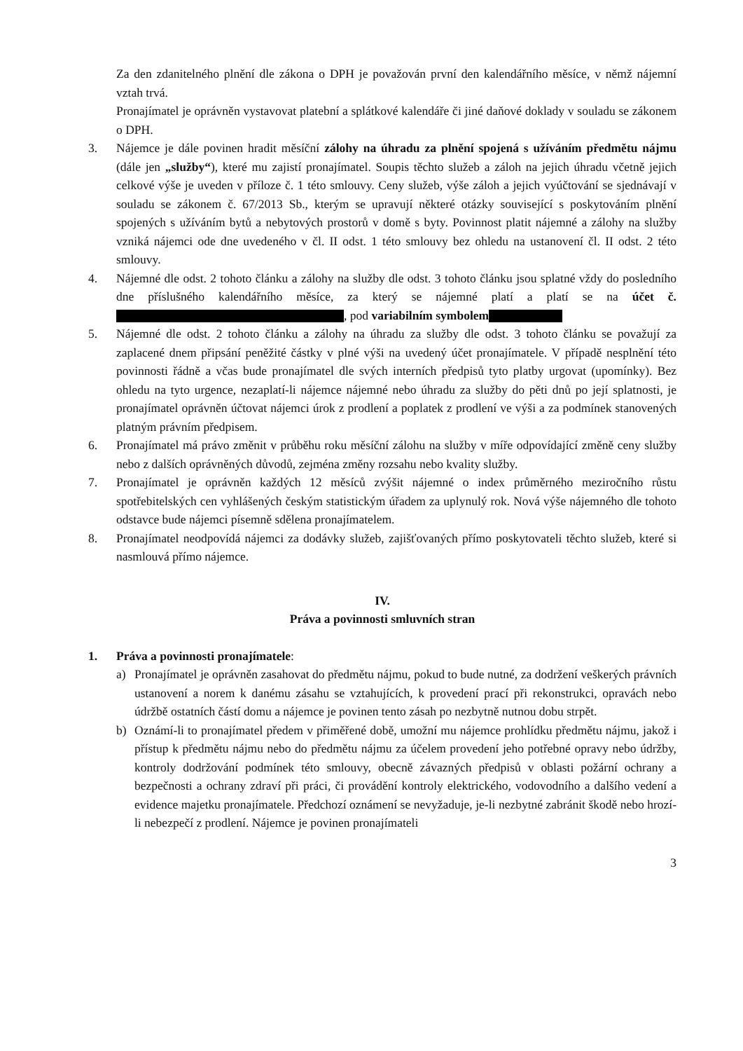Za den zdanitelného plnění dle zákona o DPH je považován první den kalendářního měsíce, v němž nájemní vztah trvá.
Pronajímatel je oprávněn vystavovat platební a splátkové kalendáře či jiné daňové doklady v souladu se zákonem o DPH.
3. Nájemce je dále povinen hradit měsíční zálohy na úhradu za plnění spojená s užíváním předmětu nájmu (dále jen „služby“), které mu zajistí pronajímatel. Soupis těchto služeb a záloh na jejich úhradu včetně jejich celkové výše je uveden v příloze č. 1 této smlouvy. Ceny služeb, výše záloh a jejich vyúčtování se sjednávají v souladu se zákonem č. 67/2013 Sb., kterým se upravují některé otázky související s poskytováním plnění spojených s užíváním bytů a nebytových prostorů v domě s byty. Povinnost platit nájemné a zálohy na služby vzniká nájemci ode dne uvedeného v čl. II odst. 1 této smlouvy bez ohledu na ustanovení čl. II odst. 2 této smlouvy.
4. Nájemné dle odst. 2 tohoto článku a zálohy na služby dle odst. 3 tohoto článku jsou splatné vždy do posledního dne příslušného kalendářního měsíce, za který se nájemné platí a platí se na účet č. , pod variabilním symbolem
5. Nájemné dle odst. 2 tohoto článku a zálohy na úhradu za služby dle odst. 3 tohoto článku se považují za zaplacené dnem připsání peněžité částky v plné výši na uvedený účet pronajímatele. V případě nesplnění této povinnosti řádně a včas bude pronajímatel dle svých interních předpisů tyto platby urgovat (upomínky). Bez ohledu na tyto urgence, nezaplatí-li nájemce nájemné nebo úhradu za služby do pěti dnů po její splatnosti, je pronajímatel oprávněn účtovat nájemci úrok z prodlení a poplatek z prodlení ve výši a za podmínek stanovených platným právním předpisem.
6. Pronajímatel má právo změnit v průběhu roku měsíční zálohu na služby v míře odpovídající změně ceny služby nebo z dalších oprávněných důvodů, zejména změny rozsahu nebo kvality služby.
7. Pronajímatel je oprávněn každých 12 měsíců zvýšit nájemné o index průměrného meziročního růstu spotřebitelských cen vyhlášených českým statistickým úřadem za uplynulý rok. Nová výše nájemného dle tohoto odstavce bude nájemci písemně sdělena pronajímatelem.
8. Pronajímatel neodpovídá nájemci za dodávky služeb, zajišťovaných přímo poskytovateli těchto služeb, které si nasmlouvá přímo nájemce.
IV.
Práva a povinnosti smluvních stran
1. Práva a povinnosti pronajímatele:
a) Pronajímatel je oprávněn zasahovat do předmětu nájmu, pokud to bude nutné, za dodržení veškerých právních ustanovení a norem k danému zásahu se vztahujících, k provedení prací při rekonstrukci, opravách nebo údržbě ostatních částí domu a nájemce je povinen tento zásah po nezbytně nutnou dobu strpět.
b) Oznámí-li to pronajímatel předem v přiměřené době, umožní mu nájemce prohlídku předmětu nájmu, jakož i přístup k předmětu nájmu nebo do předmětu nájmu za účelem provedení jeho potřebné opravy nebo údržby, kontroly dodržování podmínek této smlouvy, obecně závazných předpisů v oblasti požární ochrany a bezpečnosti a ochrany zdraví při práci, či provádění kontroly elektrického, vodovodního a dalšího vedení a evidence majetku pronajímatele. Předchozí oznámení se nevyžaduje, je-li nezbytné zabránit škodě nebo hrozí-li nebezpečí z prodlení. Nájemce je povinen pronajímateli
3